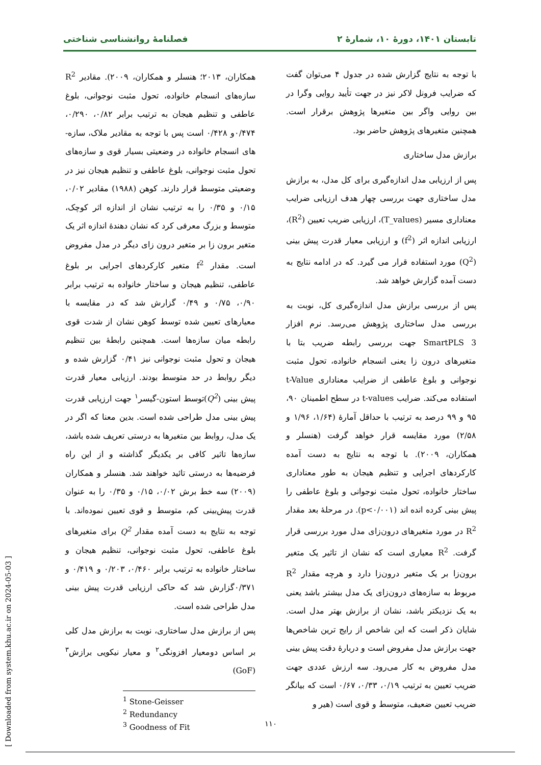تابستان ۱۴۰۱، دورهٔ ۱۰، شمارهٔ ۲ فصلنامهٔ روانشناسی شناختی
با توجه به نتایج گزارش شده در جدول ۴ می‌توان گفت که ضرایب فرونل لاکر نیز در جهت تأیید روایی وگرا در بین روایی واگر بین متغیرها پژوهش برقرار است. همچنین متغیرهای پژوهش حاضر بود.
برازش مدل ساختاری
پس از ارزیابی مدل اندازه‌گیری برای کل مدل، به برازش مدل ساختاری جهت بررسی چهار هدف ارزیابی ضرایب معناداری مسیر (T_values)، ارزیابی ضریب تعیین (R<sup>2</sup>)، ارزیابی اندازه اثر (f<sup>2</sup>) و ارزیابی معیار قدرت پیش بینی (Q<sup>2</sup>) مورد استفاده قرار می گیرد. که در ادامه نتایج به دست آمده گزارش خواهد شد.
پس از بررسی برازش مدل اندازه‌گیری کل، نوبت به بررسی مدل ساختاری پژوهش می‌رسد. نرم افزار SmartPLS 3 جهت بررسی رابطه ضریب بتا با متغیرهای درون زا یعنی انسجام خانواده، تحول مثبت نوجوانی و بلوغ عاطفی از ضرایب معناداری t-Value استفاده می‌کند. ضرایب t-values در سطح اطمینان ۹۰، ۹۵ و ۹۹ درصد به ترتیب با حداقل آمارهٔ (۱/۶۴، ۱/۹۶ و ۲/۵۸) مورد مقایسه قرار خواهد گرفت (هنسلر و همکاران، ۲۰۰۹). با توجه به نتایج به دست آمده کارکردهای اجرایی و تنظیم هیجان به طور معناداری ساختار خانواده، تحول مثبت نوجوانی و بلوغ عاطفی را پیش بینی کرده انده اند (p<۰/۰۰۱). در مرحلهٔ بعد مقدار R<sup>2</sup> در مورد متغیرهای درون‌زای مدل مورد بررسی قرار گرفت. R<sup>2</sup> معیاری است که نشان از تاثیر یک متغیر برون‌زا بر یک متغیر درون‌زا دارد و هرچه مقدار R<sup>2</sup> مربوط به سازه‌های درون‌زای یک مدل بیشتر باشد یعنی به یک نزدیکتر باشد، نشان از برازش بهتر مدل است. شایان ذکر است که این شاخص از رایج ترین شاخص‌ها جهت برازش مدل مفروض است و دربارهٔ دقت پیش بینی مدل مفروض به کار می‌رود. سه ارزش عددی جهت ضریب تعیین به ترتیب ۰/۱۹، ۰/۳۳، ۰/۶۷ است که بیانگر ضریب تعیین ضعیف، متوسط و قوی است (هیر و
همکاران، ۲۰۱۳؛ هنسلر و همکاران، ۲۰۰۹). مقادیر R<sup>2</sup> سازه‌های انسجام خانواده، تحول مثبت نوجوانی، بلوغ عاطفی و تنظیم هیجان به ترتیب برابر ۰/۸۲، ۰/۲۹۰، ۰/۴۷۴و ۰/۴۲۸ است پس با توجه به مقادیر ملاک، سازه-های انسجام خانواده در وضعیتی بسیار قوی و سازه‌های تحول مثبت نوجوانی، بلوغ عاطفی و تنظیم هیجان نیز در وضعیتی متوسط قرار دارند. کوهن (۱۹۸۸) مقادیر ۰/۰۲، ۰/۱۵ و ۰/۳۵ را به ترتیب نشان از اندازه اثر کوچک، متوسط و بزرگ معرفی کرد که نشان دهندهٔ اندازه اثر یک متغیر برون زا بر متغیر درون زای دیگر در مدل مفروض است. مقدار f<sup>2</sup> متغیر کارکردهای اجرایی بر بلوغ عاطفی، تنظیم هیجان و ساختار خانواده به ترتیب برابر ۰/۹۰، ۰/۷۵ و ۰/۴۹ گزارش شد که در مقایسه با معیارهای تعیین شده توسط کوهن نشان از شدت قوی رابطه میان سازه‌ها است. همچنین رابطهٔ بین تنظیم هیجان و تحول مثبت نوجوانی نیز ۰/۴۱ گزارش شده و دیگر روابط در حد متوسط بودند. ارزیابی معیار قدرت پیش بینی (Q<sup>2</sup>)توسط استون-گیسر<sup>۱</sup> جهت ارزیابی قدرت پیش بینی مدل طراحی شده است. بدین معنا که اگر در یک مدل، روابط بین متغیرها به درستی تعریف شده باشد، سازه‌ها تاثیر کافی بر یکدیگر گذاشته و از این راه فرضیه‌ها به درستی تائید خواهند شد. هنسلر و همکاران (۲۰۰۹) سه خط برش ۰/۰۲، ۰/۱۵ و ۰/۳۵ را به عنوان قدرت پیش‌بینی کم، متوسط و قوی تعیین نموده‌اند. با توجه به نتایج به دست آمده مقدار Q<sup>2</sup> برای متغیرهای بلوغ عاطفی، تحول مثبت نوجوانی، تنظیم هیجان و ساختار خانواده به ترتیب برابر ۰/۴۶۰، ۰/۲۰۳ و ۰/۴۱۹ و ۰/۳۷۱گزارش شد که حاکی ارزیابی قدرت پیش بینی مدل طراحی شده است.
پس از برازش مدل ساختاری، نوبت به برازش مدل کلی بر اساس دومعیار افزونگی<sup>۲</sup> و معیار نیکویی برازش<sup>۳</sup> (GoF)
<sup>1</sup> Stone-Geisser
<sup>2</sup> Redundancy
<sup>3</sup> Goodness of Fit
۱۱۰
[ Downloaded from system.khu.ac.ir on 2024-05-03 ]